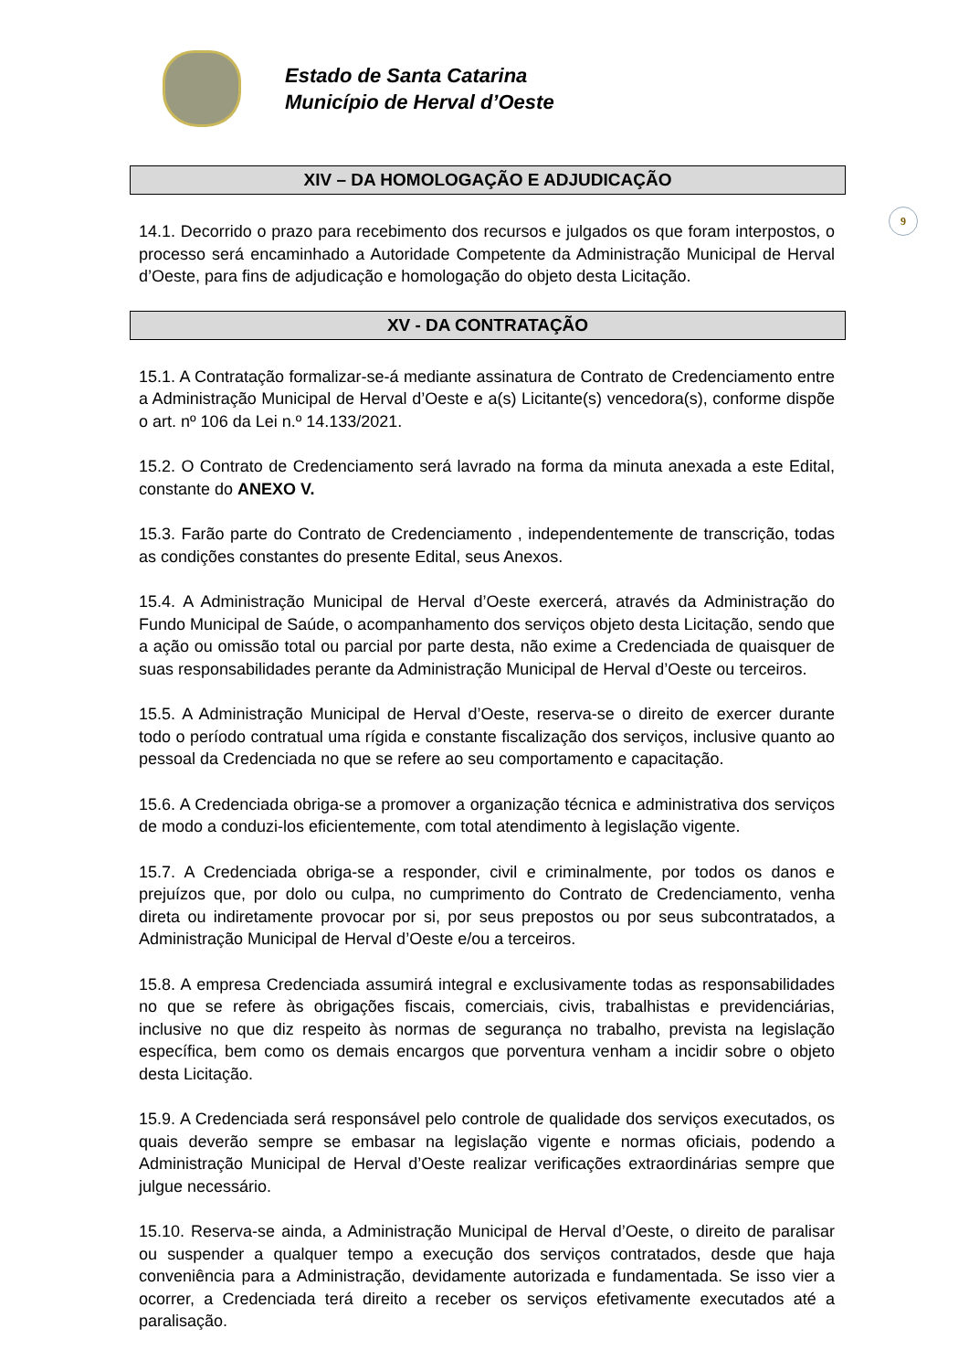Estado de Santa Catarina
Município de Herval d’Oeste
9
XIV – DA HOMOLOGAÇÃO E ADJUDICAÇÃO
14.1. Decorrido o prazo para recebimento dos recursos e julgados os que foram interpostos, o processo será encaminhado a Autoridade Competente da Administração Municipal de Herval d’Oeste, para fins de adjudicação e homologação do objeto desta Licitação.
XV - DA CONTRATAÇÃO
15.1. A Contratação formalizar-se-á mediante assinatura de Contrato de Credenciamento entre a Administração Municipal de Herval d’Oeste e a(s) Licitante(s) vencedora(s), conforme dispõe o art. nº 106 da Lei n.º 14.133/2021.
15.2. O Contrato de Credenciamento será lavrado na forma da minuta anexada a este Edital, constante do ANEXO V.
15.3. Farão parte do Contrato de Credenciamento , independentemente de transcrição, todas as condições constantes do presente Edital, seus Anexos.
15.4. A Administração Municipal de Herval d’Oeste exercerá, através da Administração do Fundo Municipal de Saúde, o acompanhamento dos serviços objeto desta Licitação, sendo que a ação ou omissão total ou parcial por parte desta, não exime a Credenciada de quaisquer de suas responsabilidades perante da Administração Municipal de Herval d’Oeste ou terceiros.
15.5. A Administração Municipal de Herval d’Oeste, reserva-se o direito de exercer durante todo o período contratual uma rígida e constante fiscalização dos serviços, inclusive quanto ao pessoal da Credenciada no que se refere ao seu comportamento e capacitação.
15.6. A Credenciada obriga-se a promover a organização técnica e administrativa dos serviços de modo a conduzi-los eficientemente, com total atendimento à legislação vigente.
15.7. A Credenciada obriga-se a responder, civil e criminalmente, por todos os danos e prejuízos que, por dolo ou culpa, no cumprimento do Contrato de Credenciamento, venha direta ou indiretamente provocar por si, por seus prepostos ou por seus subcontratados, a Administração Municipal de Herval d’Oeste e/ou a terceiros.
15.8. A empresa Credenciada assumirá integral e exclusivamente todas as responsabilidades no que se refere às obrigações fiscais, comerciais, civis, trabalhistas e previdenciárias, inclusive no que diz respeito às normas de segurança no trabalho, prevista na legislação específica, bem como os demais encargos que porventura venham a incidir sobre o objeto desta Licitação.
15.9. A Credenciada será responsável pelo controle de qualidade dos serviços executados, os quais deverão sempre se embasar na legislação vigente e normas oficiais, podendo a Administração Municipal de Herval d’Oeste realizar verificações extraordinárias sempre que julgue necessário.
15.10. Reserva-se ainda, a Administração Municipal de Herval d’Oeste, o direito de paralisar ou suspender a qualquer tempo a execução dos serviços contratados, desde que haja conveniência para a Administração, devidamente autorizada e fundamentada. Se isso vier a ocorrer, a Credenciada terá direito a receber os serviços efetivamente executados até a paralisação.